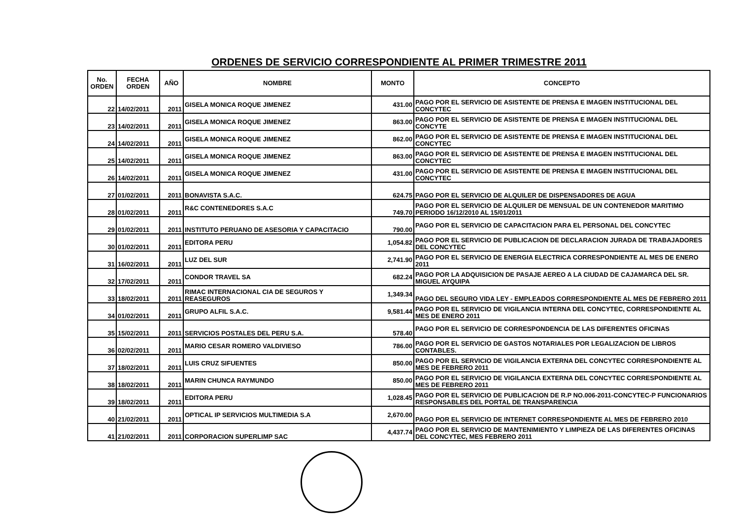ORDENES DE SERVICIO CORRESPONDIENTE AL PRIMER TRIMESTRE 2011
| No. ORDEN | FECHA ORDEN | AÑO | NOMBRE | MONTO | CONCEPTO |
| --- | --- | --- | --- | --- | --- |
| 22 | 14/02/2011 | 2011 | GISELA MONICA ROQUE JIMENEZ | 431.00 | PAGO POR EL SERVICIO DE ASISTENTE DE PRENSA E IMAGEN INSTITUCIONAL DEL CONCYTEC |
| 23 | 14/02/2011 | 2011 | GISELA MONICA ROQUE JIMENEZ | 863.00 | PAGO POR EL SERVICIO DE ASISTENTE DE PRENSA E IMAGEN INSTITUCIONAL DEL CONCYTE |
| 24 | 14/02/2011 | 2011 | GISELA MONICA ROQUE JIMENEZ | 862.00 | PAGO POR EL SERVICIO DE ASISTENTE DE PRENSA E IMAGEN INSTITUCIONAL DEL CONCYTEC |
| 25 | 14/02/2011 | 2011 | GISELA MONICA ROQUE JIMENEZ | 863.00 | PAGO POR EL SERVICIO DE ASISTENTE DE PRENSA E IMAGEN INSTITUCIONAL DEL CONCYTEC |
| 26 | 14/02/2011 | 2011 | GISELA MONICA ROQUE JIMENEZ | 431.00 | PAGO POR EL SERVICIO DE ASISTENTE DE PRENSA E IMAGEN INSTITUCIONAL DEL CONCYTEC |
| 27 | 01/02/2011 | 2011 | BONAVISTA S.A.C. | 624.75 | PAGO POR EL SERVICIO DE ALQUILER DE DISPENSADORES DE AGUA |
| 28 | 01/02/2011 | 2011 | R&C CONTENEDORES S.A.C | 749.70 | PAGO POR EL SERVICIO DE ALQUILER DE MENSUAL DE UN CONTENEDOR MARITIMO PERIODO 16/12/2010 AL 15/01/2011 |
| 29 | 01/02/2011 | 2011 | INSTITUTO PERUANO DE ASESORIA Y CAPACITACIO | 790.00 | PAGO POR EL SERVICIO DE CAPACITACION PARA EL PERSONAL DEL CONCYTEC |
| 30 | 01/02/2011 | 2011 | EDITORA PERU | 1,054.82 | PAGO POR EL SERVICIO DE PUBLICACION DE DECLARACION JURADA DE TRABAJADORES DEL CONCYTEC |
| 31 | 16/02/2011 | 2011 | LUZ DEL SUR | 2,741.90 | PAGO POR EL SERVICIO DE ENERGIA ELECTRICA CORRESPONDIENTE AL MES DE ENERO 2011 |
| 32 | 17/02/2011 | 2011 | CONDOR TRAVEL SA | 682.24 | PAGO POR LA ADQUISICION DE PASAJE AEREO A LA CIUDAD DE CAJAMARCA DEL SR. MIGUEL AYQUIPA |
| 33 | 18/02/2011 | 2011 | RIMAC INTERNACIONAL CIA DE SEGUROS Y REASEGUROS | 1,349.34 | PAGO DEL SEGURO VIDA LEY - EMPLEADOS CORRESPONDIENTE AL MES DE FEBRERO 2011 |
| 34 | 01/02/2011 | 2011 | GRUPO ALFIL S.A.C. | 9,581.44 | PAGO POR EL SERVICIO DE VIGILANCIA INTERNA DEL CONCYTEC, CORRESPONDIENTE AL MES DE ENERO 2011 |
| 35 | 15/02/2011 | 2011 | SERVICIOS POSTALES DEL PERU S.A. | 578.40 | PAGO POR EL SERVICIO DE CORRESPONDENCIA DE LAS DIFERENTES OFICINAS |
| 36 | 02/02/2011 | 2011 | MARIO CESAR ROMERO VALDIVIESO | 786.00 | PAGO POR EL SERVICIO DE GASTOS NOTARIALES POR LEGALIZACION DE LIBROS CONTABLES. |
| 37 | 18/02/2011 | 2011 | LUIS CRUZ SIFUENTES | 850.00 | PAGO POR EL SERVICIO DE VIGILANCIA EXTERNA DEL CONCYTEC CORRESPONDIENTE AL MES DE FEBRERO 2011 |
| 38 | 18/02/2011 | 2011 | MARIN CHUNCA RAYMUNDO | 850.00 | PAGO POR EL SERVICIO DE VIGILANCIA EXTERNA DEL CONCYTEC CORRESPONDIENTE AL MES DE FEBRERO 2011 |
| 39 | 18/02/2011 | 2011 | EDITORA PERU | 1,028.45 | PAGO POR EL SERVICIO DE PUBLICACION DE R.P NO.006-2011-CONCYTEC-P FUNCIONARIOS RESPONSABLES DEL PORTAL DE TRANSPARENCIA |
| 40 | 21/02/2011 | 2011 | OPTICAL IP SERVICIOS MULTIMEDIA S.A | 2,670.00 | PAGO POR EL SERVICIO DE INTERNET CORRESPONDIENTE AL MES DE FEBRERO 2010 |
| 41 | 21/02/2011 | 2011 | CORPORACION SUPERLIMP SAC | 4,437.74 | PAGO POR EL SERVICIO DE MANTENIMIENTO Y LIMPIEZA DE LAS DIFERENTES OFICINAS DEL CONCYTEC, MES FEBRERO 2011 |